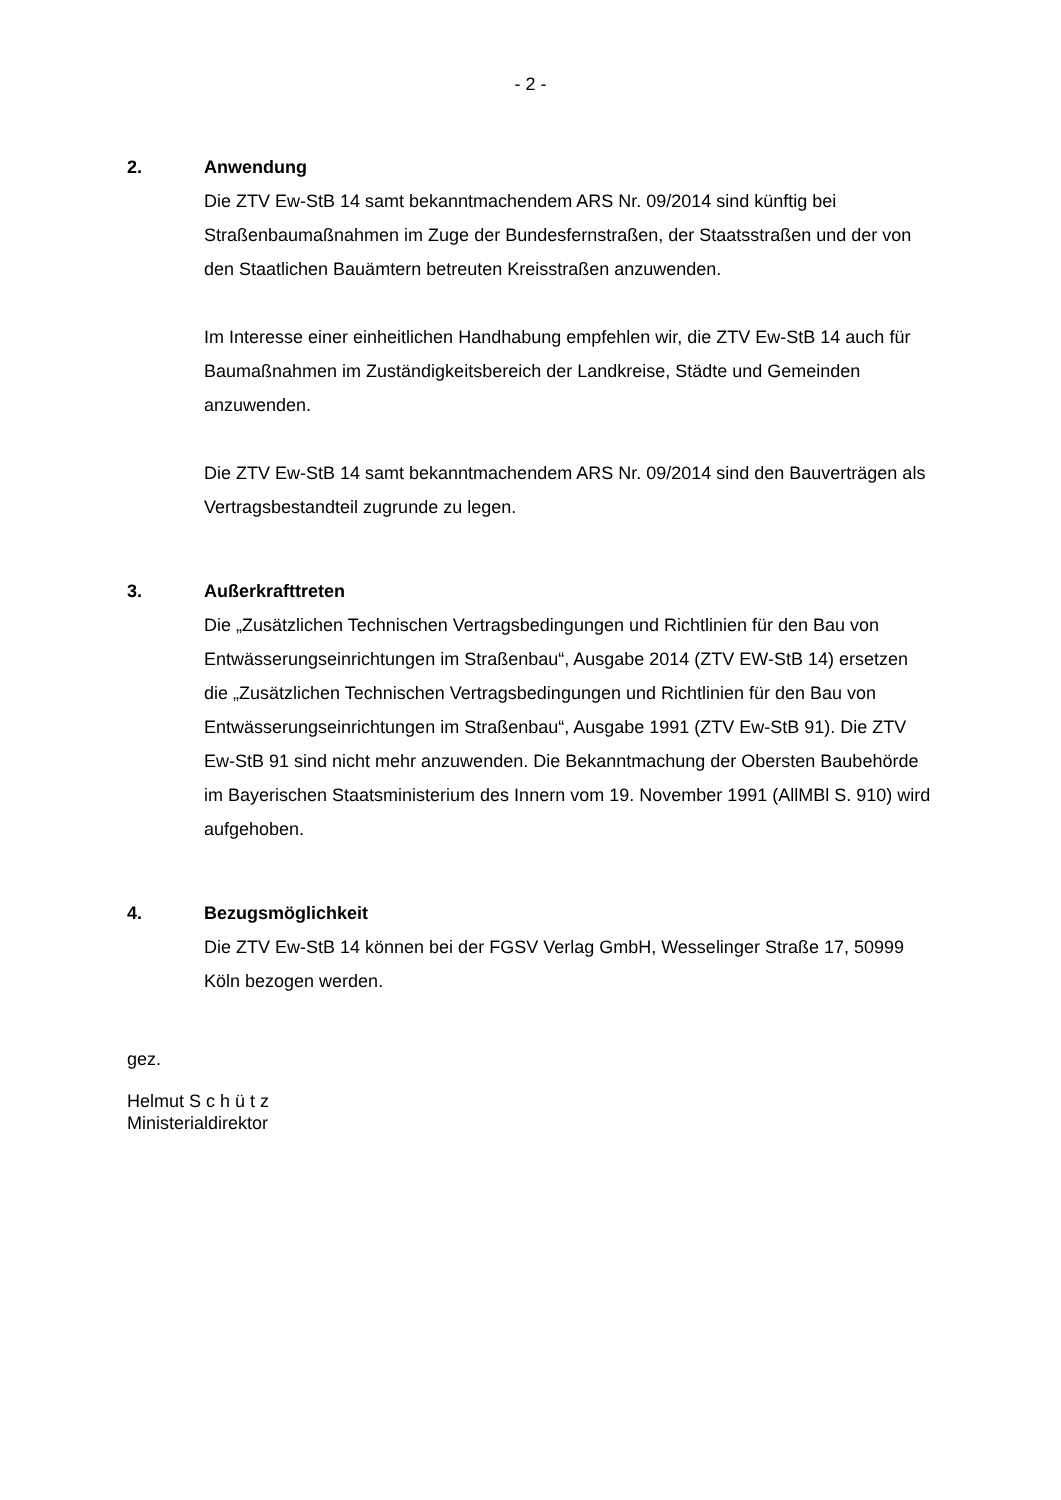- 2 -
2. Anwendung
Die ZTV Ew-StB 14 samt bekanntmachendem ARS Nr. 09/2014 sind künftig bei Straßenbaumaßnahmen im Zuge der Bundesfernstraßen, der Staatsstraßen und der von den Staatlichen Bauämtern betreuten Kreisstraßen anzuwenden.
Im Interesse einer einheitlichen Handhabung empfehlen wir, die ZTV Ew-StB 14 auch für Baumaßnahmen im Zuständigkeitsbereich der Landkreise, Städte und Gemeinden anzuwenden.
Die ZTV Ew-StB 14 samt bekanntmachendem ARS Nr. 09/2014 sind den Bauverträgen als Vertragsbestandteil zugrunde zu legen.
3. Außerkrafttreten
Die „Zusätzlichen Technischen Vertragsbedingungen und Richtlinien für den Bau von Entwässerungseinrichtungen im Straßenbau“, Ausgabe 2014 (ZTV EW-StB 14) ersetzen die „Zusätzlichen Technischen Vertragsbedingungen und Richtlinien für den Bau von Entwässerungseinrichtungen im Straßenbau“, Ausgabe 1991 (ZTV Ew-StB 91). Die ZTV Ew-StB 91 sind nicht mehr anzuwenden. Die Bekanntmachung der Obersten Baubehörde im Bayerischen Staatsministerium des Innern vom 19. November 1991 (AllMBl S. 910) wird aufgehoben.
4. Bezugsmöglichkeit
Die ZTV Ew-StB 14 können bei der FGSV Verlag GmbH, Wesselinger Straße 17, 50999 Köln bezogen werden.
gez.
Helmut S c h ü t z
Ministerialdirektor